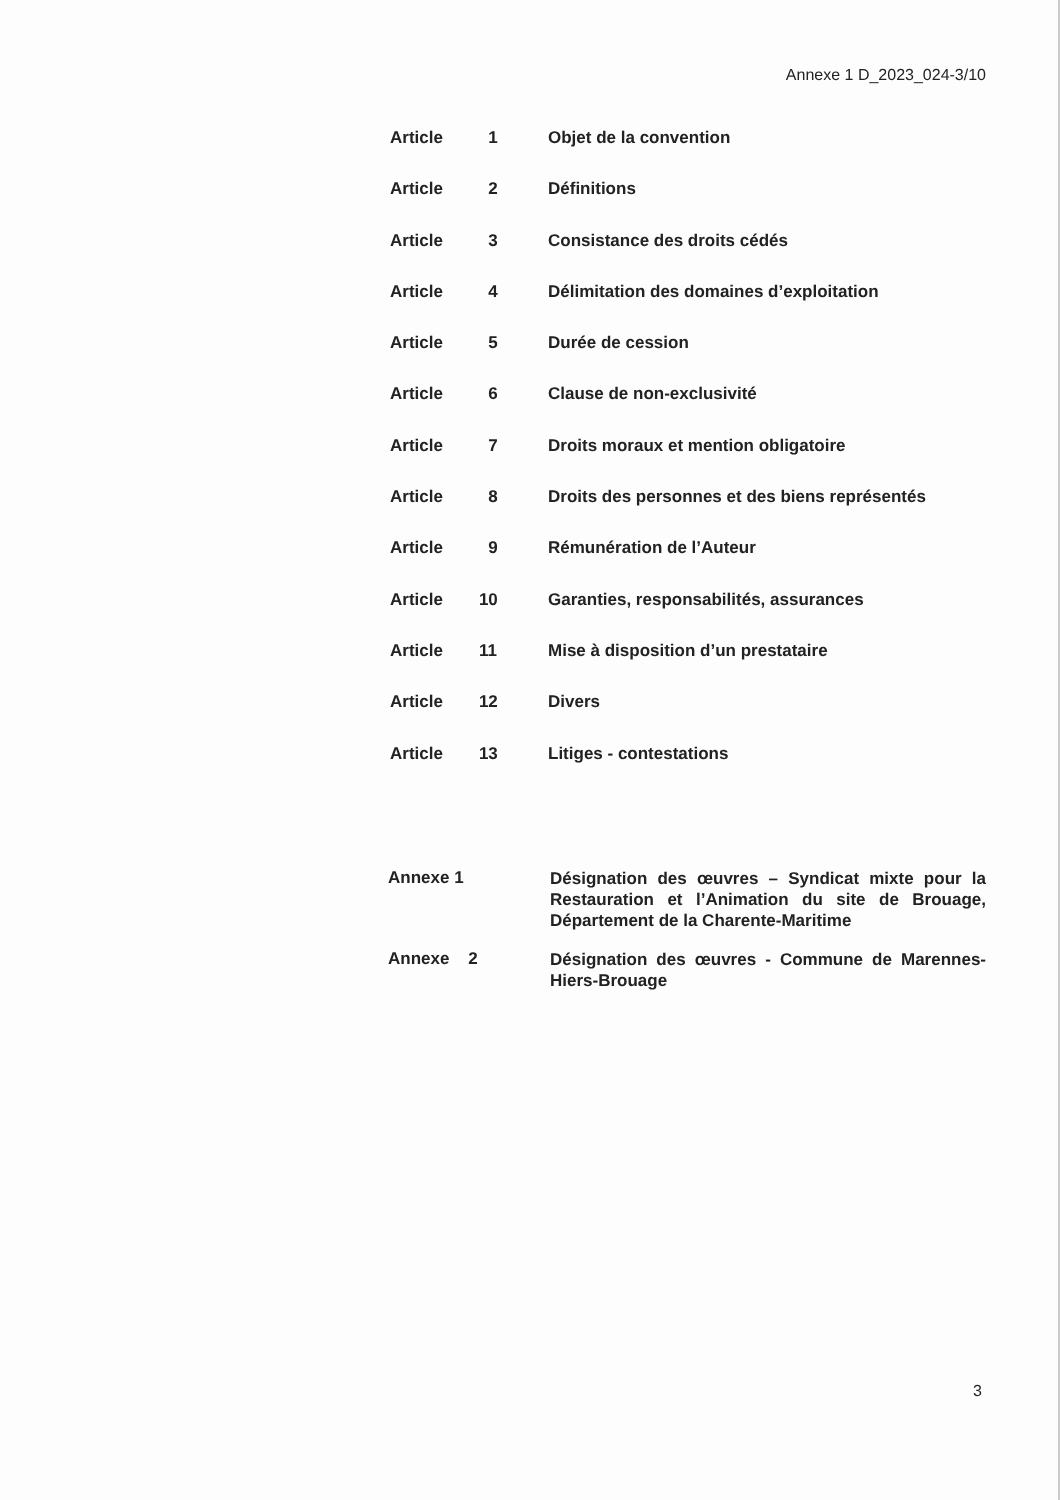Annexe 1 D_2023_024-3/10
Article 1 Objet de la convention
Article 2 Définitions
Article 3 Consistance des droits cédés
Article 4 Délimitation des domaines d’exploitation
Article 5 Durée de cession
Article 6 Clause de non-exclusivité
Article 7 Droits moraux et mention obligatoire
Article 8 Droits des personnes et des biens représentés
Article 9 Rémunération de l’Auteur
Article 10 Garanties, responsabilités, assurances
Article 11 Mise à disposition d’un prestataire
Article 12 Divers
Article 13 Litiges - contestations
Annexe 1 Désignation des œuvres – Syndicat mixte pour la Restauration et l’Animation du site de Brouage, Département de la Charente-Maritime
Annexe 2 Désignation des œuvres - Commune de Marennes-Hiers-Brouage
3